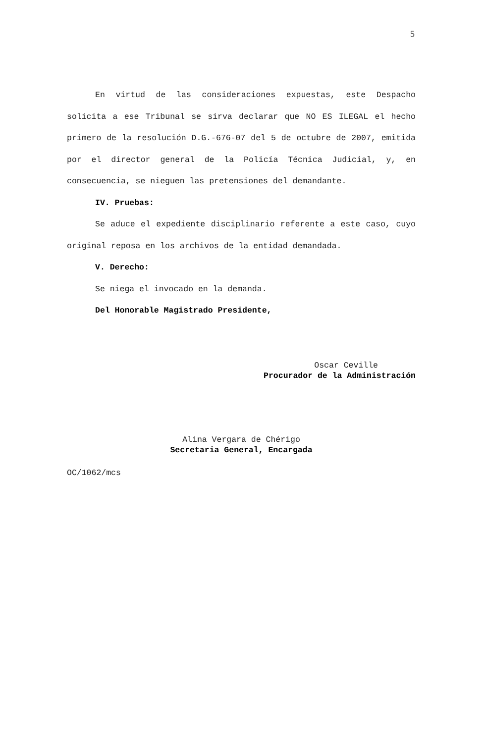5
En virtud de las consideraciones expuestas, este Despacho solicita a ese Tribunal se sirva declarar que NO ES ILEGAL el hecho primero de la resolución D.G.-676-07 del 5 de octubre de 2007, emitida por el director general de la Policía Técnica Judicial, y, en consecuencia, se nieguen las pretensiones del demandante.
IV. Pruebas:
Se aduce el expediente disciplinario referente a este caso, cuyo original reposa en los archivos de la entidad demandada.
V. Derecho:
Se niega el invocado en la demanda.
Del Honorable Magistrado Presidente,
Oscar Ceville
Procurador de la Administración
Alina Vergara de Chérigo
Secretaria General, Encargada
OC/1062/mcs